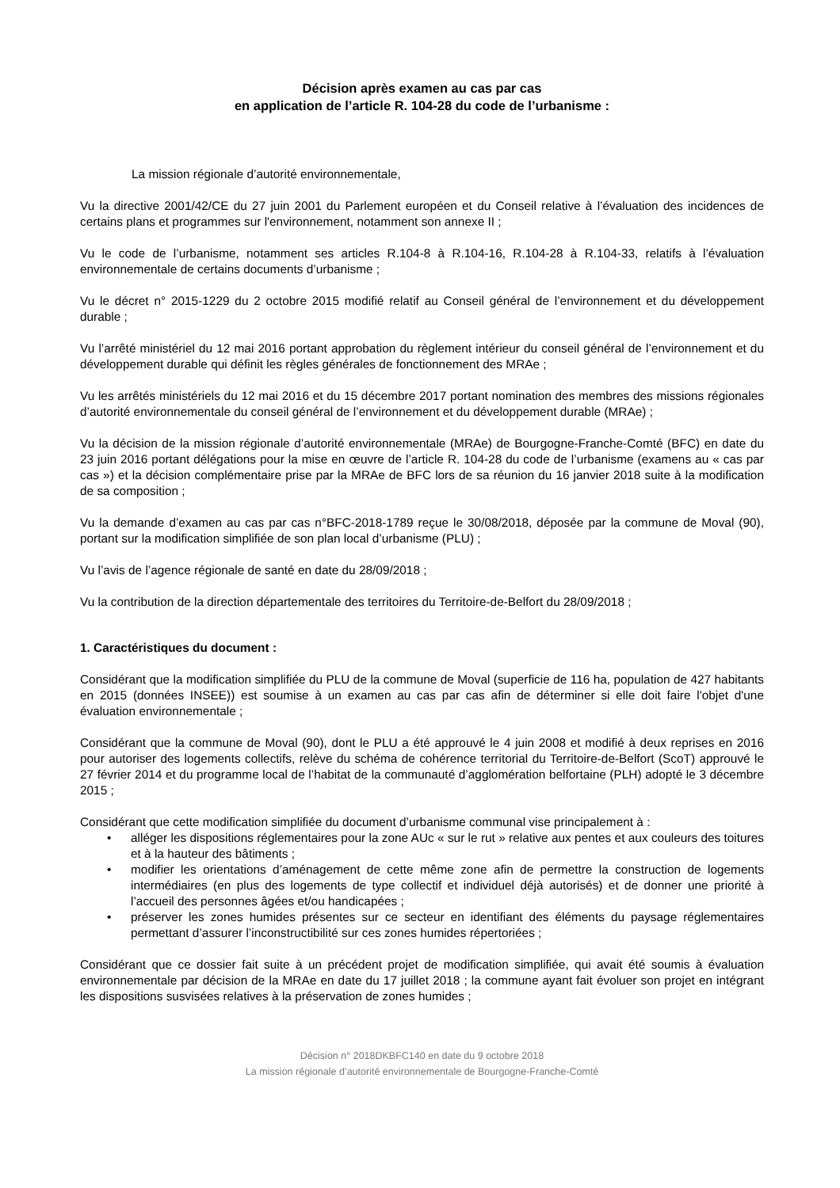Décision après examen au cas par cas
en application de l’article R. 104-28 du code de l’urbanisme :
La mission régionale d’autorité environnementale,
Vu la directive 2001/42/CE du 27 juin 2001 du Parlement européen et du Conseil relative à l’évaluation des incidences de certains plans et programmes sur l'environnement, notamment son annexe II ;
Vu le code de l’urbanisme, notamment ses articles R.104-8 à R.104-16, R.104-28 à R.104-33, relatifs à l’évaluation environnementale de certains documents d’urbanisme ;
Vu le décret n° 2015-1229 du 2 octobre 2015 modifié relatif au Conseil général de l’environnement et du développement durable ;
Vu l’arrêté ministériel du 12 mai 2016 portant approbation du règlement intérieur du conseil général de l’environnement et du développement durable qui définit les règles générales de fonctionnement des MRAe ;
Vu les arrêtés ministériels du 12 mai 2016 et du 15 décembre 2017 portant nomination des membres des missions régionales d’autorité environnementale du conseil général de l’environnement et du développement durable (MRAe) ;
Vu la décision de la mission régionale d’autorité environnementale (MRAe) de Bourgogne-Franche-Comté (BFC) en date du 23 juin 2016 portant délégations pour la mise en œuvre de l’article R. 104-28 du code de l’urbanisme (examens au « cas par cas ») et la décision complémentaire prise par la MRAe de BFC lors de sa réunion du 16 janvier 2018 suite à la modification de sa composition ;
Vu la demande d’examen au cas par cas n°BFC-2018-1789 reçue le 30/08/2018, déposée par la commune de Moval (90), portant sur la modification simplifiée de son plan local d’urbanisme (PLU) ;
Vu l’avis de l’agence régionale de santé en date du 28/09/2018 ;
Vu la contribution de la direction départementale des territoires du Territoire-de-Belfort du 28/09/2018 ;
1. Caractéristiques du document :
Considérant que la modification simplifiée du PLU de la commune de Moval (superficie de 116 ha, population de 427 habitants en 2015 (données INSEE)) est soumise à un examen au cas par cas afin de déterminer si elle doit faire l'objet d'une évaluation environnementale ;
Considérant que la commune de Moval (90), dont le PLU a été approuvé le 4 juin 2008 et modifié à deux reprises en 2016 pour autoriser des logements collectifs, relève du schéma de cohérence territorial du Territoire-de-Belfort (ScoT) approuvé le 27 février 2014 et du programme local de l’habitat de la communauté d’agglomération belfortaine (PLH) adopté le 3 décembre 2015 ;
Considérant que cette modification simplifiée du document d’urbanisme communal vise principalement à :
• alléger les dispositions réglementaires pour la zone AUc « sur le rut » relative aux pentes et aux couleurs des toitures et à la hauteur des bâtiments ;
• modifier les orientations d’aménagement de cette même zone afin de permettre la construction de logements intermédiaires (en plus des logements de type collectif et individuel déjà autorisés) et de donner une priorité à l’accueil des personnes âgées et/ou handicapées ;
• préserver les zones humides présentes sur ce secteur en identifiant des éléments du paysage réglementaires permettant d’assurer l’inconstructibilité sur ces zones humides répertoriées ;
Considérant que ce dossier fait suite à un précédent projet de modification simplifiée, qui avait été soumis à évaluation environnementale par décision de la MRAe en date du 17 juillet 2018 ; la commune ayant fait évoluer son projet en intégrant les dispositions susvisées relatives à la préservation de zones humides ;
Décision n° 2018DKBFC140 en date du 9 octobre 2018
La mission régionale d’autorité environnementale de Bourgogne-Franche-Comté